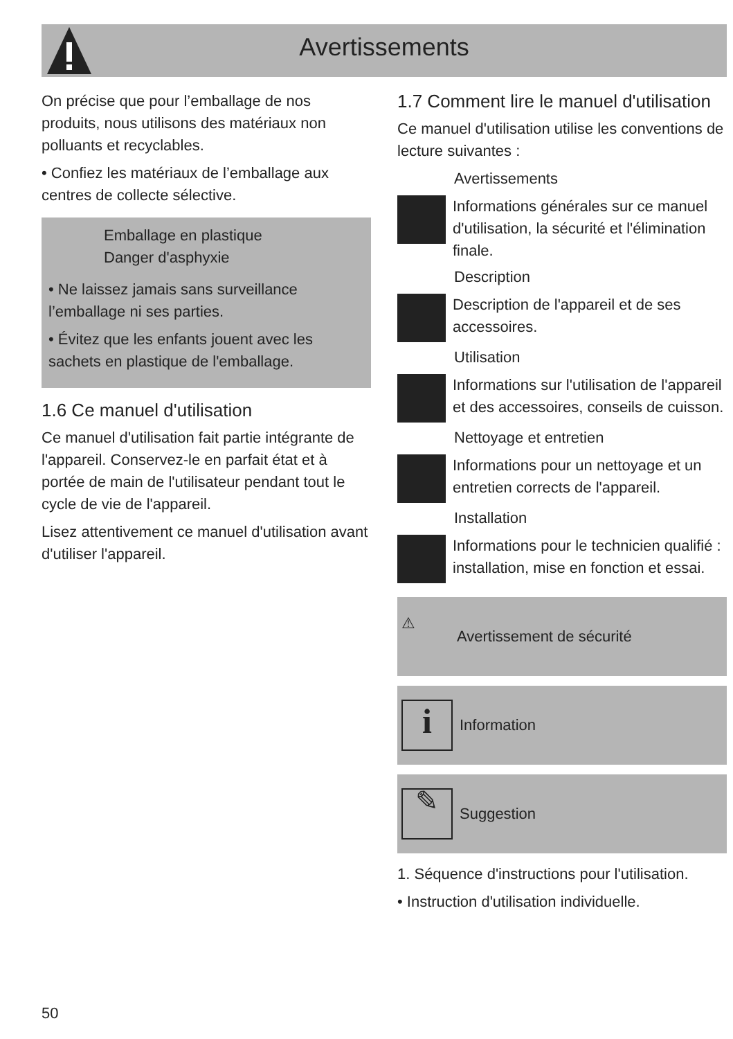Avertissements
On précise que pour l’emballage de nos produits, nous utilisons des matériaux non polluants et recyclables.
• Confiez les matériaux de l’emballage aux centres de collecte sélective.
Emballage en plastique
Danger d'asphyxie
• Ne laissez jamais sans surveillance l’emballage ni ses parties.
• Évitez que les enfants jouent avec les sachets en plastique de l'emballage.
1.6 Ce manuel d'utilisation
Ce manuel d'utilisation fait partie intégrante de l'appareil. Conservez-le en parfait état et à portée de main de l'utilisateur pendant tout le cycle de vie de l'appareil.
Lisez attentivement ce manuel d'utilisation avant d'utiliser l'appareil.
1.7 Comment lire le manuel d'utilisation
Ce manuel d'utilisation utilise les conventions de lecture suivantes :
Avertissements
Informations générales sur ce manuel d'utilisation, la sécurité et l'élimination finale.
Description
Description de l'appareil et de ses accessoires.
Utilisation
Informations sur l'utilisation de l'appareil et des accessoires, conseils de cuisson.
Nettoyage et entretien
Informations pour un nettoyage et un entretien corrects de l'appareil.
Installation
Informations pour le technicien qualifié : installation, mise en fonction et essai.
⚠
Avertissement de sécurité
i
Information
✎
Suggestion
1. Séquence d'instructions pour l'utilisation.
• Instruction d'utilisation individuelle.
50